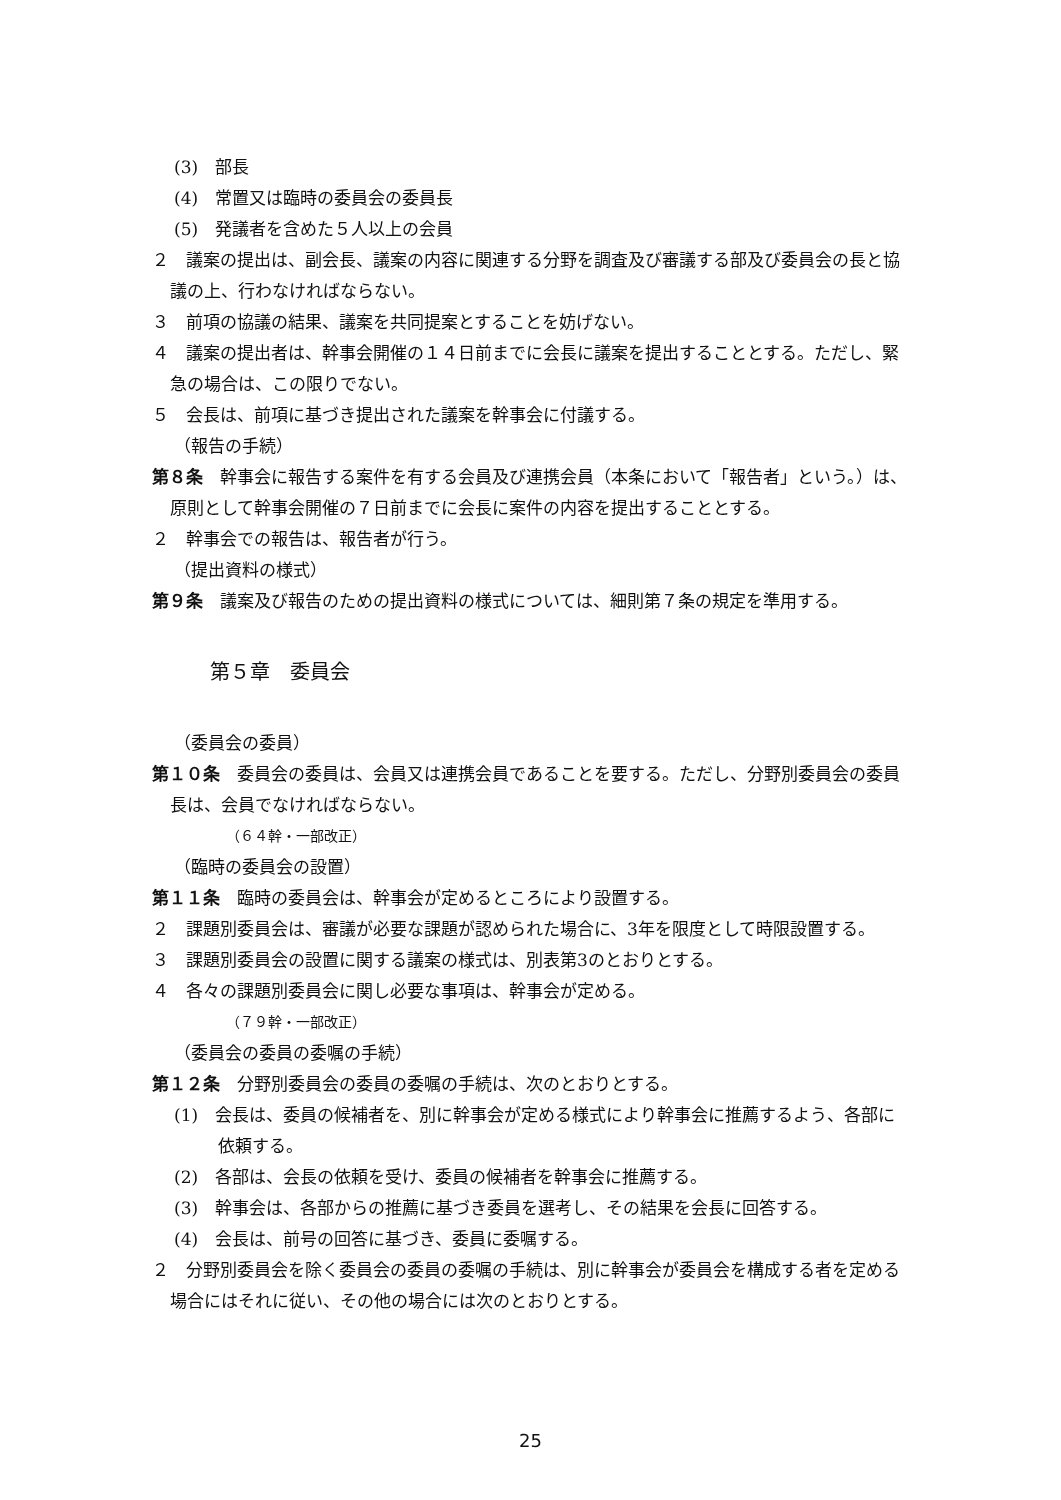(3)　部長
(4)　常置又は臨時の委員会の委員長
(5)　発議者を含めた５人以上の会員
２　議案の提出は、副会長、議案の内容に関連する分野を調査及び審議する部及び委員会の長と協議の上、行わなければならない。
３　前項の協議の結果、議案を共同提案とすることを妨げない。
４　議案の提出者は、幹事会開催の１４日前までに会長に議案を提出することとする。ただし、緊急の場合は、この限りでない。
５　会長は、前項に基づき提出された議案を幹事会に付議する。
（報告の手続）
第８条　幹事会に報告する案件を有する会員及び連携会員（本条において「報告者」という。）は、原則として幹事会開催の７日前までに会長に案件の内容を提出することとする。
２　幹事会での報告は、報告者が行う。
（提出資料の様式）
第９条　議案及び報告のための提出資料の様式については、細則第７条の規定を準用する。
第５章　委員会
（委員会の委員）
第１０条　委員会の委員は、会員又は連携会員であることを要する。ただし、分野別委員会の委員長は、会員でなければならない。
（６４幹・一部改正）
（臨時の委員会の設置）
第１１条　臨時の委員会は、幹事会が定めるところにより設置する。
２　課題別委員会は、審議が必要な課題が認められた場合に、3年を限度として時限設置する。
３　課題別委員会の設置に関する議案の様式は、別表第3のとおりとする。
４　各々の課題別委員会に関し必要な事項は、幹事会が定める。
（７９幹・一部改正）
（委員会の委員の委嘱の手続）
第１２条　分野別委員会の委員の委嘱の手続は、次のとおりとする。
(1)　会長は、委員の候補者を、別に幹事会が定める様式により幹事会に推薦するよう、各部に依頼する。
(2)　各部は、会長の依頼を受け、委員の候補者を幹事会に推薦する。
(3)　幹事会は、各部からの推薦に基づき委員を選考し、その結果を会長に回答する。
(4)　会長は、前号の回答に基づき、委員に委嘱する。
２　分野別委員会を除く委員会の委員の委嘱の手続は、別に幹事会が委員会を構成する者を定める場合にはそれに従い、その他の場合には次のとおりとする。
25